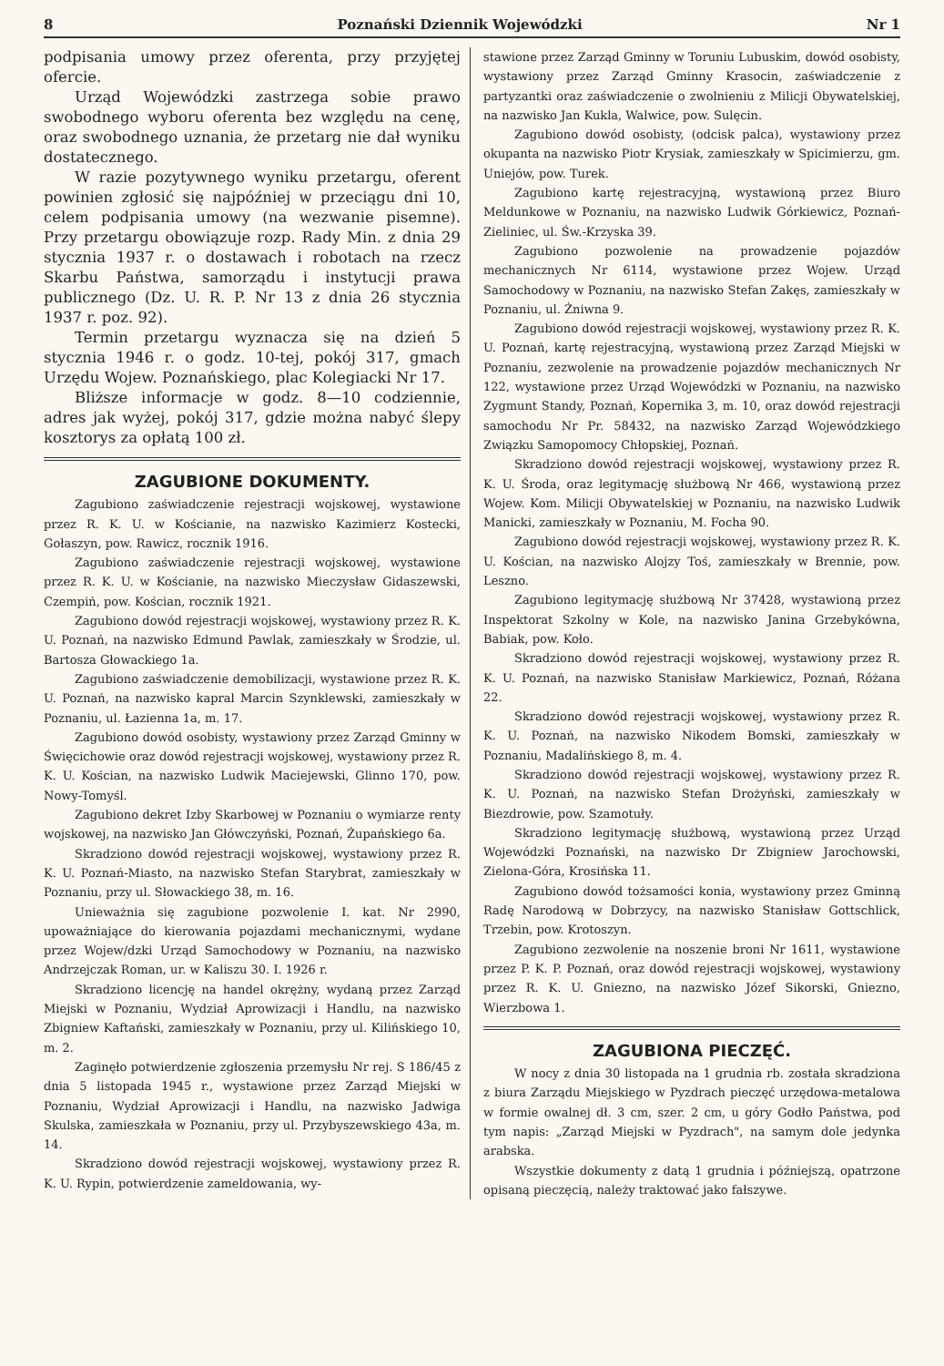8 Poznański Dziennik Wojewódzki Nr 1
podpisania umowy przez oferenta, przy przyjętej ofercie.
Urząd Wojewódzki zastrzega sobie prawo swobodnego wyboru oferenta bez względu na cenę, oraz swobodnego uznania, że przetarg nie dał wyniku dostatecznego.
W razie pozytywnego wyniku przetargu, oferent powinien zgłosić się najpóźniej w przeciągu dni 10, celem podpisania umowy (na wezwanie pisemne). Przy przetargu obowiązuje rozp. Rady Min. z dnia 29 stycznia 1937 r. o dostawach i robotach na rzecz Skarbu Państwa, samorządu i instytucji prawa publicznego (Dz. U. R. P. Nr 13 z dnia 26 stycznia 1937 r. poz. 92).
Termin przetargu wyznacza się na dzień 5 stycznia 1946 r. o godz. 10-tej, pokój 317, gmach Urzędu Wojew. Poznańskiego, plac Kolegiacki Nr 17.
Bliższe informacje w godz. 8—10 codziennie, adres jak wyżej, pokój 317, gdzie można nabyć ślepy kosztorys za opłatą 100 zł.
ZAGUBIONE DOKUMENTY.
Zagubiono zaświadczenie rejestracji wojskowej, wystawione przez R. K. U. w Kościanie, na nazwisko Kazimierz Kostecki, Gołaszyn, pow. Rawicz, rocznik 1916.
Zagubiono zaświadczenie rejestracji wojskowej, wystawione przez R. K. U. w Kościanie, na nazwisko Mieczysław Gidaszewski, Czempiń, pow. Kościan, rocznik 1921.
Zagubiono dowód rejestracji wojskowej, wystawiony przez R. K. U. Poznań, na nazwisko Edmund Pawlak, zamieszkały w Środzie, ul. Bartosza Głowackiego 1a.
Zagubiono zaświadczenie demobilizacji, wystawione przez R. K. U. Poznań, na nazwisko kapral Marcin Szynklewski, zamieszkały w Poznaniu, ul. Łazienna 1a, m. 17.
Zagubiono dowód osobisty, wystawiony przez Zarząd Gminny w Święcichowie oraz dowód rejestracji wojskowej, wystawiony przez R. K. U. Kościan, na nazwisko Ludwik Maciejewski, Glinno 170, pow. Nowy-Tomyśl.
Zagubiono dekret Izby Skarbowej w Poznaniu o wymiarze renty wojskowej, na nazwisko Jan Główczyński, Poznań, Żupańskiego 6a.
Skradziono dowód rejestracji wojskowej, wystawiony przez R. K. U. Poznań-Miasto, na nazwisko Stefan Starybrat, zamieszkały w Poznaniu, przy ul. Słowackiego 38, m. 16.
Unieważnia się zagubione pozwolenie I. kat. Nr 2990, upoważniające do kierowania pojazdami mechanicznymi, wydane przez Wojew/dzki Urząd Samochodowy w Poznaniu, na nazwisko Andrzejczak Roman, ur. w Kaliszu 30. I. 1926 r.
Skradziono licencję na handel okrężny, wydaną przez Zarząd Miejski w Poznaniu, Wydział Aprowizacji i Handlu, na nazwisko Zbigniew Kaftański, zamieszkały w Poznaniu, przy ul. Kilińskiego 10, m. 2.
Zaginęło potwierdzenie zgłoszenia przemysłu Nr rej. S 186/45 z dnia 5 listopada 1945 r., wystawione przez Zarząd Miejski w Poznaniu, Wydział Aprowizacji i Handlu, na nazwisko Jadwiga Skulska, zamieszkała w Poznaniu, przy ul. Przybyszewskiego 43a, m. 14.
Skradziono dowód rejestracji wojskowej, wystawiony przez R. K. U. Rypin, potwierdzenie zameldowania, wy-
stawione przez Zarząd Gminny w Toruniu Lubuskim, dowód osobisty, wystawiony przez Zarząd Gminny Krasocin, zaświadczenie z partyzantki oraz zaświadczenie o zwolnieniu z Milicji Obywatelskiej, na nazwisko Jan Kukla, Walwice, pow. Sulęcin.
Zagubiono dowód osobisty, (odcisk palca), wystawiony przez okupanta na nazwisko Piotr Krysiak, zamieszkały w Spicimierzu, gm. Uniejów, pow. Turek.
Zagubiono kartę rejestracyjną, wystawioną przez Biuro Meldunkowe w Poznaniu, na nazwisko Ludwik Górkiewicz, Poznań-Zieliniec, ul. Św.-Krzyska 39.
Zagubiono pozwolenie na prowadzenie pojazdów mechanicznych Nr 6114, wystawione przez Wojew. Urząd Samochodowy w Poznaniu, na nazwisko Stefan Zakęs, zamieszkały w Poznaniu, ul. Żniwna 9.
Zagubiono dowód rejestracji wojskowej, wystawiony przez R. K. U. Poznań, kartę rejestracyjną, wystawioną przez Zarząd Miejski w Poznaniu, zezwolenie na prowadzenie pojazdów mechanicznych Nr 122, wystawione przez Urząd Wojewódzki w Poznaniu, na nazwisko Zygmunt Standy, Poznań, Kopernika 3, m. 10, oraz dowód rejestracji samochodu Nr Pr. 58432, na nazwisko Zarząd Wojewódzkiego Związku Samopomocy Chłopskiej, Poznań.
Skradziono dowód rejestracji wojskowej, wystawiony przez R. K. U. Środa, oraz legitymację służbową Nr 466, wystawioną przez Wojew. Kom. Milicji Obywatelskiej w Poznaniu, na nazwisko Ludwik Manicki, zamieszkały w Poznaniu, M. Focha 90.
Zagubiono dowód rejestracji wojskowej, wystawiony przez R. K. U. Kościan, na nazwisko Alojzy Toś, zamieszkały w Brennie, pow. Leszno.
Zagubiono legitymację służbową Nr 37428, wystawioną przez Inspektorat Szkolny w Kole, na nazwisko Janina Grzebykówna, Babiak, pow. Koło.
Skradziono dowód rejestracji wojskowej, wystawiony przez R. K. U. Poznań, na nazwisko Stanisław Markiewicz, Poznań, Różana 22.
Skradziono dowód rejestracji wojskowej, wystawiony przez R. K. U. Poznań, na nazwisko Nikodem Bomski, zamieszkały w Poznaniu, Madalińskiego 8, m. 4.
Skradziono dowód rejestracji wojskowej, wystawiony przez R. K. U. Poznań, na nazwisko Stefan Drożyński, zamieszkały w Biezdrowie, pow. Szamotuły.
Skradziono legitymację służbową, wystawioną przez Urząd Wojewódzki Poznański, na nazwisko Dr Zbigniew Jarochowski, Zielona-Góra, Krosińska 11.
Zagubiono dowód tożsamości konia, wystawiony przez Gminną Radę Narodową w Dobrzycy, na nazwisko Stanisław Gottschlick, Trzebin, pow. Krotoszyn.
Zagubiono zezwolenie na noszenie broni Nr 1611, wystawione przez P. K. P. Poznań, oraz dowód rejestracji wojskowej, wystawiony przez R. K. U. Gniezno, na nazwisko Józef Sikorski, Gniezno, Wierzbowa 1.
ZAGUBIONA PIECZĘĆ.
W nocy z dnia 30 listopada na 1 grudnia rb. została skradziona z biura Zarządu Miejskiego w Pyzdrach pieczęć urzędowa-metalowa w formie owalnej dł. 3 cm, szer. 2 cm, u góry Godło Państwa, pod tym napis: „Zarząd Miejski w Pyzdrach", na samym dole jedynka arabska.
Wszystkie dokumenty z datą 1 grudnia i późniejszą, opatrzone opisaną pieczęcią, należy traktować jako fałszywe.